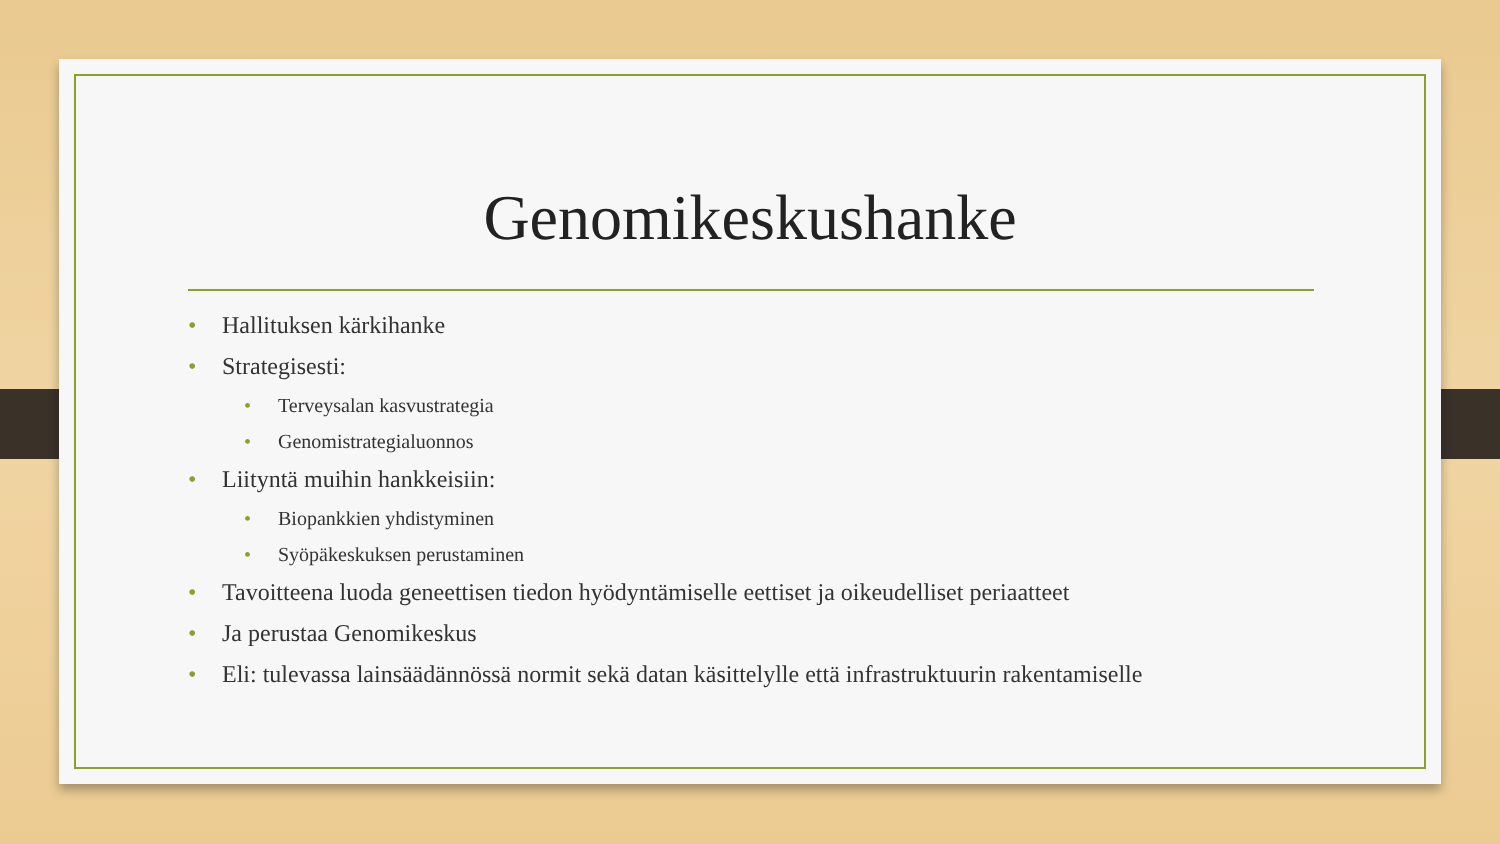Genomikeskushanke
• Hallituksen kärkihanke
• Strategisesti:
• Terveysalan kasvustrategia
• Genomistrategialuonnos
• Liityntä muihin hankkeisiin:
• Biopankkien yhdistyminen
• Syöpäkeskuksen perustaminen
• Tavoitteena luoda geneettisen tiedon hyödyntämiselle eettiset ja oikeudelliset periaatteet
• Ja perustaa Genomikeskus
• Eli: tulevassa lainsäädännössä normit sekä datan käsittelylle että infrastruktuurin rakentamiselle